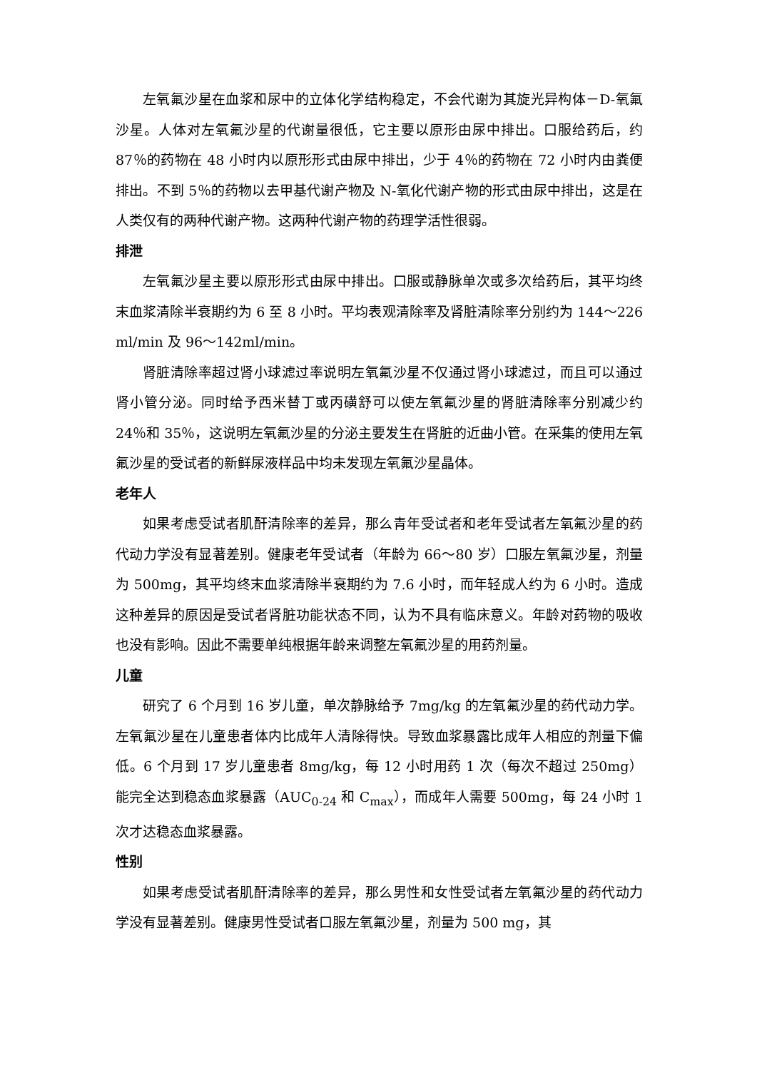左氧氟沙星在血浆和尿中的立体化学结构稳定，不会代谢为其旋光异构体－D-氧氟沙星。人体对左氧氟沙星的代谢量很低，它主要以原形由尿中排出。口服给药后，约 87％的药物在 48 小时内以原形形式由尿中排出，少于 4％的药物在 72 小时内由粪便排出。不到 5％的药物以去甲基代谢产物及 N-氧化代谢产物的形式由尿中排出，这是在人类仅有的两种代谢产物。这两种代谢产物的药理学活性很弱。
排泄
左氧氟沙星主要以原形形式由尿中排出。口服或静脉单次或多次给药后，其平均终末血浆清除半衰期约为 6 至 8 小时。平均表观清除率及肾脏清除率分别约为 144～226 ml/min 及 96～142ml/min。
肾脏清除率超过肾小球滤过率说明左氧氟沙星不仅通过肾小球滤过，而且可以通过肾小管分泌。同时给予西米替丁或丙磺舒可以使左氧氟沙星的肾脏清除率分别减少约 24％和 35％，这说明左氧氟沙星的分泌主要发生在肾脏的近曲小管。在采集的使用左氧氟沙星的受试者的新鲜尿液样品中均未发现左氧氟沙星晶体。
老年人
如果考虑受试者肌酐清除率的差异，那么青年受试者和老年受试者左氧氟沙星的药代动力学没有显著差别。健康老年受试者（年龄为 66～80 岁）口服左氧氟沙星，剂量为 500mg，其平均终末血浆清除半衰期约为 7.6 小时，而年轻成人约为 6 小时。造成这种差异的原因是受试者肾脏功能状态不同，认为不具有临床意义。年龄对药物的吸收也没有影响。因此不需要单纯根据年龄来调整左氧氟沙星的用药剂量。
儿童
研究了 6 个月到 16 岁儿童，单次静脉给予 7mg/kg 的左氧氟沙星的药代动力学。左氧氟沙星在儿童患者体内比成年人清除得快。导致血浆暴露比成年人相应的剂量下偏低。6 个月到 17 岁儿童患者 8mg/kg，每 12 小时用药 1 次（每次不超过 250mg）能完全达到稳态血浆暴露（AUC<sub>0-24</sub> 和 C<sub>max</sub>），而成年人需要 500mg，每 24 小时 1 次才达稳态血浆暴露。
性别
如果考虑受试者肌酐清除率的差异，那么男性和女性受试者左氧氟沙星的药代动力学没有显著差别。健康男性受试者口服左氧氟沙星，剂量为 500 mg，其